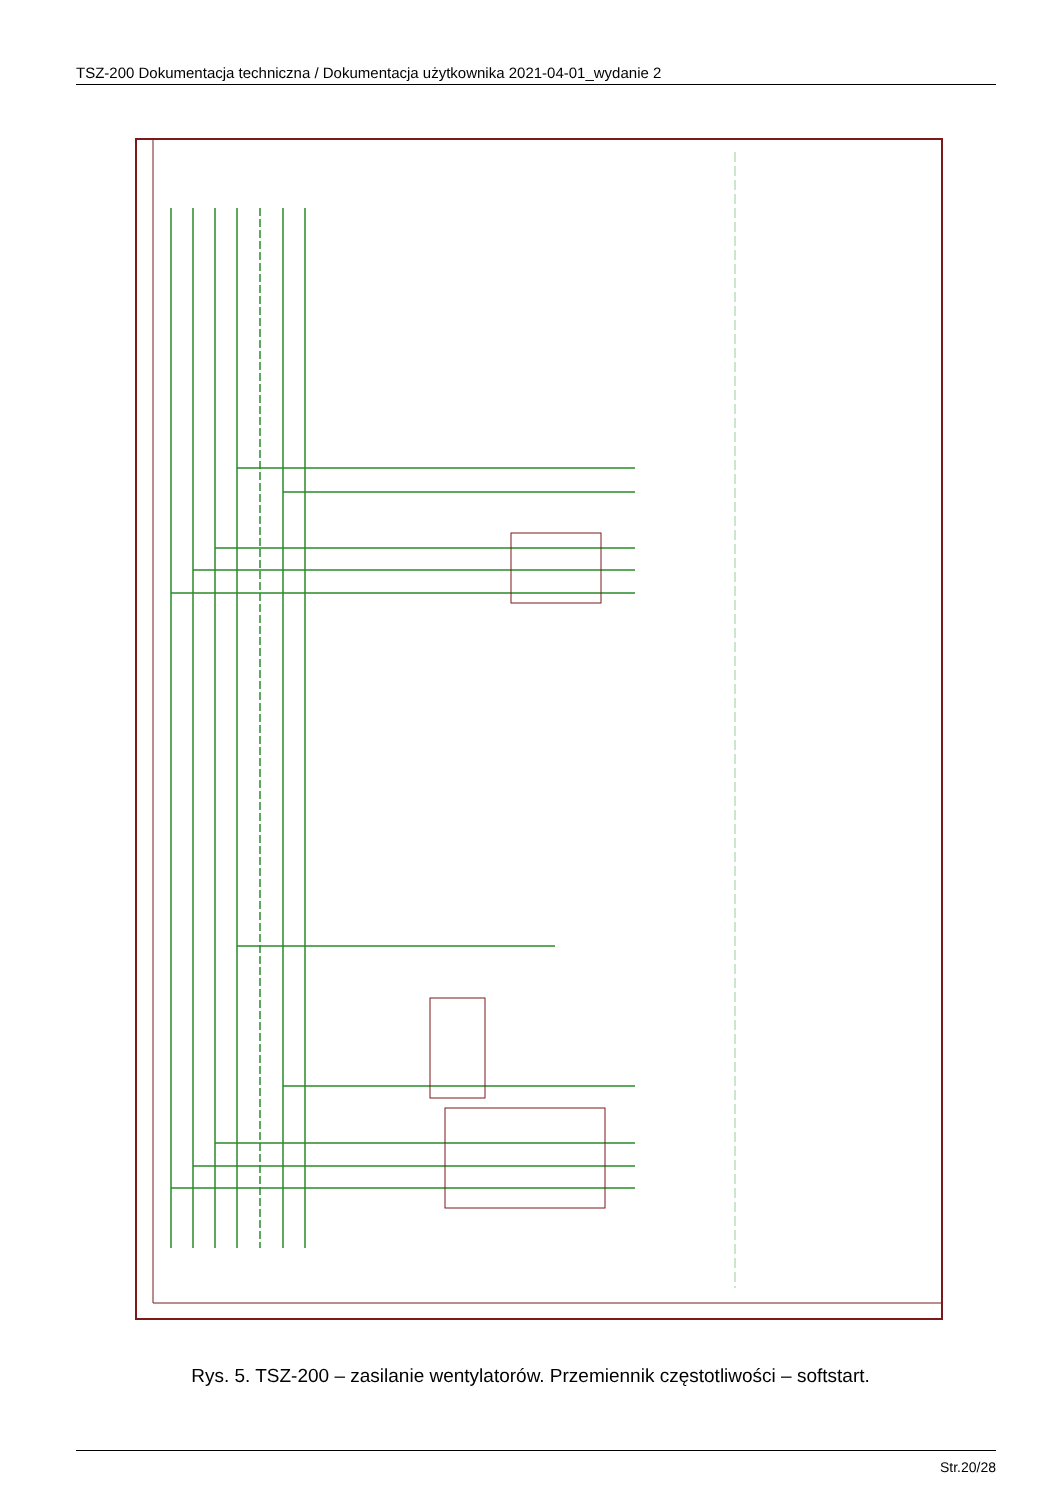TSZ-200 Dokumentacja techniczna / Dokumentacja użytkownika 2021-04-01_wydanie 2
Rys. 5. TSZ-200 – zasilanie wentylatorów. Przemiennik częstotliwości – softstart.
Str.20/28